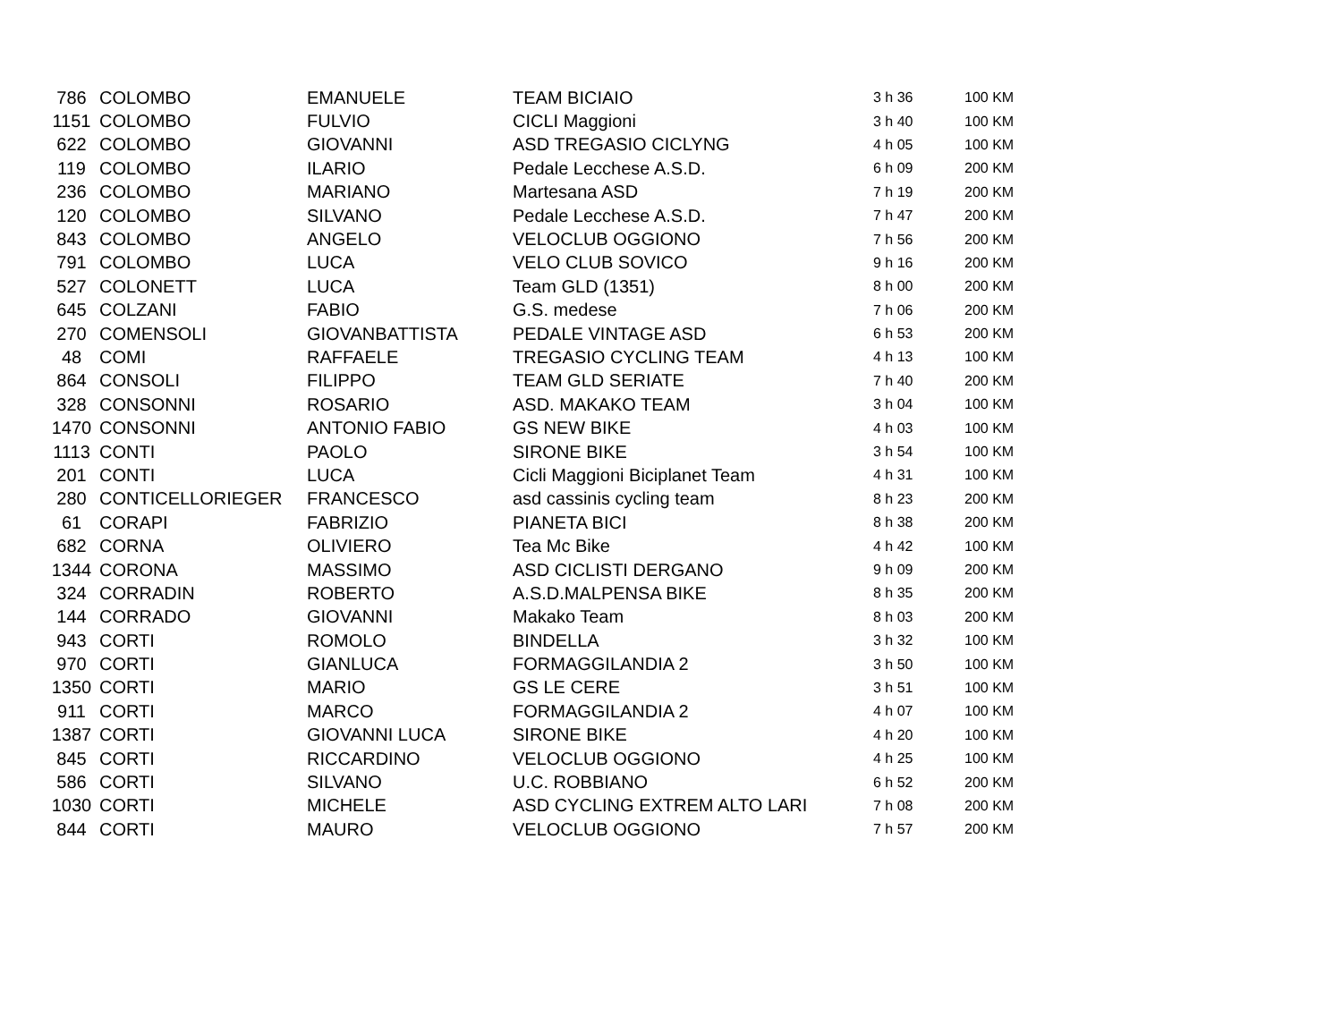| 786 | COLOMBO | EMANUELE | TEAM BICIAIO | 3 h 36 | 100 KM |
| 1151 | COLOMBO | FULVIO | CICLI Maggioni | 3 h 40 | 100 KM |
| 622 | COLOMBO | GIOVANNI | ASD TREGASIO CICLYNG | 4 h 05 | 100 KM |
| 119 | COLOMBO | ILARIO | Pedale Lecchese A.S.D. | 6 h 09 | 200 KM |
| 236 | COLOMBO | MARIANO | Martesana ASD | 7 h 19 | 200 KM |
| 120 | COLOMBO | SILVANO | Pedale Lecchese A.S.D. | 7 h 47 | 200 KM |
| 843 | COLOMBO | ANGELO | VELOCLUB OGGIONO | 7 h 56 | 200 KM |
| 791 | COLOMBO | LUCA | VELO CLUB SOVICO | 9 h 16 | 200 KM |
| 527 | COLONETT | LUCA | Team GLD (1351) | 8 h 00 | 200 KM |
| 645 | COLZANI | FABIO | G.S. medese | 7 h 06 | 200 KM |
| 270 | COMENSOLI | GIOVANBATTISTA | PEDALE VINTAGE ASD | 6 h 53 | 200 KM |
| 48 | COMI | RAFFAELE | TREGASIO CYCLING TEAM | 4 h 13 | 100 KM |
| 864 | CONSOLI | FILIPPO | TEAM GLD SERIATE | 7 h 40 | 200 KM |
| 328 | CONSONNI | ROSARIO | ASD. MAKAKO TEAM | 3 h 04 | 100 KM |
| 1470 | CONSONNI | ANTONIO FABIO | GS NEW BIKE | 4 h 03 | 100 KM |
| 1113 | CONTI | PAOLO | SIRONE BIKE | 3 h 54 | 100 KM |
| 201 | CONTI | LUCA | Cicli Maggioni Biciplanet Team | 4 h 31 | 100 KM |
| 280 | CONTICELLORIEGER | FRANCESCO | asd cassinis cycling team | 8 h 23 | 200 KM |
| 61 | CORAPI | FABRIZIO | PIANETA BICI | 8 h 38 | 200 KM |
| 682 | CORNA | OLIVIERO | Tea Mc Bike | 4 h 42 | 100 KM |
| 1344 | CORONA | MASSIMO | ASD CICLISTI DERGANO | 9 h 09 | 200 KM |
| 324 | CORRADIN | ROBERTO | A.S.D.MALPENSA BIKE | 8 h 35 | 200 KM |
| 144 | CORRADO | GIOVANNI | Makako Team | 8 h 03 | 200 KM |
| 943 | CORTI | ROMOLO | BINDELLA | 3 h 32 | 100 KM |
| 970 | CORTI | GIANLUCA | FORMAGGILANDIA 2 | 3 h 50 | 100 KM |
| 1350 | CORTI | MARIO | GS LE CERE | 3 h 51 | 100 KM |
| 911 | CORTI | MARCO | FORMAGGILANDIA 2 | 4 h 07 | 100 KM |
| 1387 | CORTI | GIOVANNI LUCA | SIRONE BIKE | 4 h 20 | 100 KM |
| 845 | CORTI | RICCARDINO | VELOCLUB OGGIONO | 4 h 25 | 100 KM |
| 586 | CORTI | SILVANO | U.C. ROBBIANO | 6 h 52 | 200 KM |
| 1030 | CORTI | MICHELE | ASD CYCLING EXTREM ALTO LARI | 7 h 08 | 200 KM |
| 844 | CORTI | MAURO | VELOCLUB OGGIONO | 7 h 57 | 200 KM |